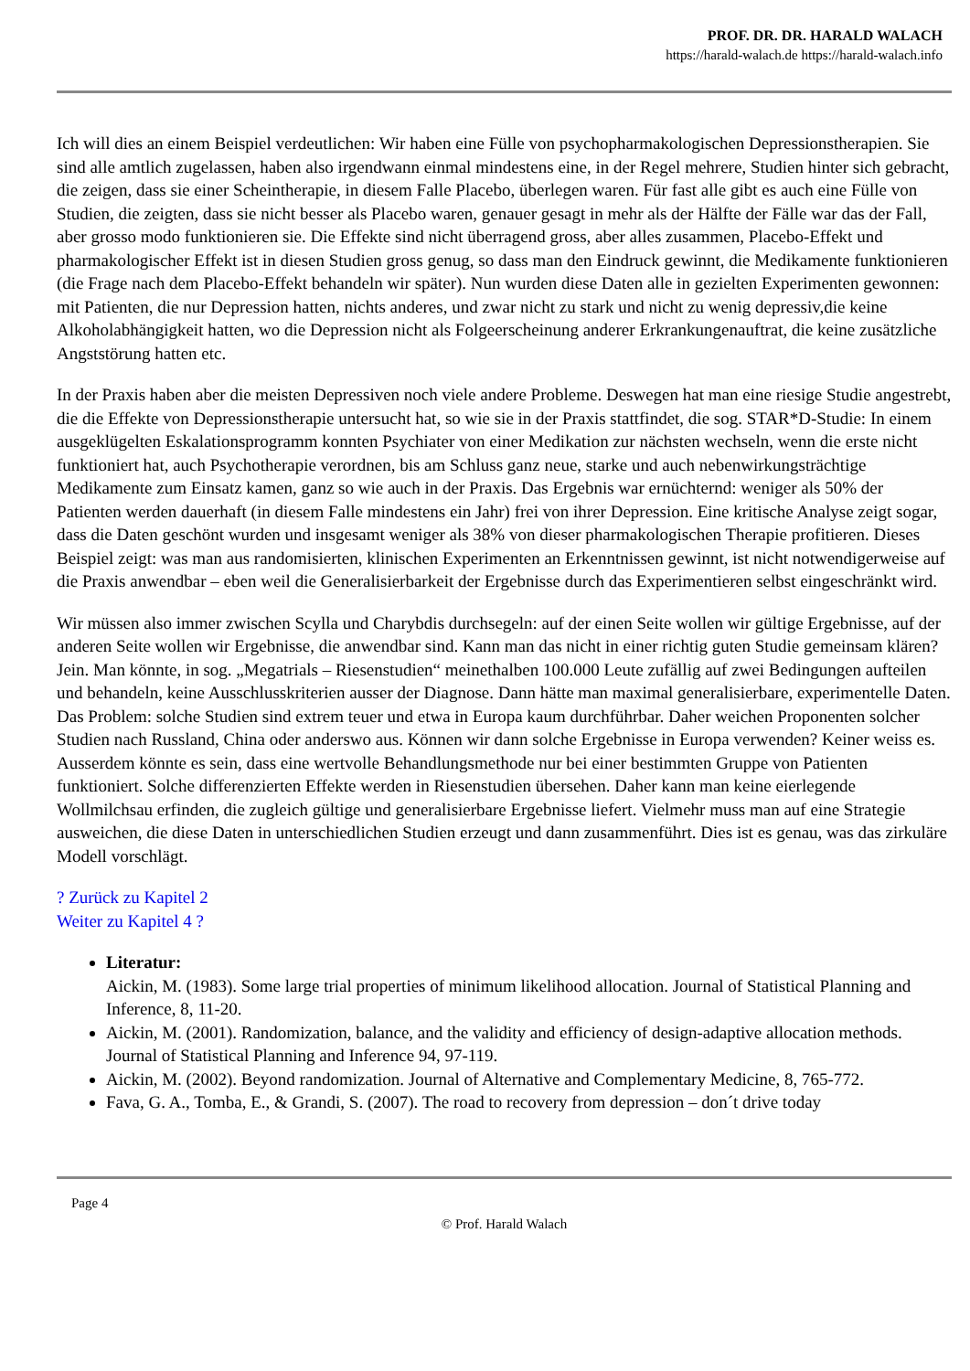PROF. DR. DR. HARALD WALACH
https://harald-walach.de https://harald-walach.info
Ich will dies an einem Beispiel verdeutlichen: Wir haben eine Fülle von psychopharmakologischen Depressionstherapien. Sie sind alle amtlich zugelassen, haben also irgendwann einmal mindestens eine, in der Regel mehrere, Studien hinter sich gebracht, die zeigen, dass sie einer Scheintherapie, in diesem Falle Placebo, überlegen waren. Für fast alle gibt es auch eine Fülle von Studien, die zeigten, dass sie nicht besser als Placebo waren, genauer gesagt in mehr als der Hälfte der Fälle war das der Fall, aber grosso modo funktionieren sie. Die Effekte sind nicht überragend gross, aber alles zusammen, Placebo-Effekt und pharmakologischer Effekt ist in diesen Studien gross genug, so dass man den Eindruck gewinnt, die Medikamente funktionieren (die Frage nach dem Placebo-Effekt behandeln wir später). Nun wurden diese Daten alle in gezielten Experimenten gewonnen: mit Patienten, die nur Depression hatten, nichts anderes, und zwar nicht zu stark und nicht zu wenig depressiv,die keine Alkoholabhängigkeit hatten, wo die Depression nicht als Folgeerscheinung anderer Erkrankungenauftrat, die keine zusätzliche Angststörung hatten etc.
In der Praxis haben aber die meisten Depressiven noch viele andere Probleme. Deswegen hat man eine riesige Studie angestrebt, die die Effekte von Depressionstherapie untersucht hat, so wie sie in der Praxis stattfindet, die sog. STAR*D-Studie: In einem ausgeklügelten Eskalationsprogramm konnten Psychiater von einer Medikation zur nächsten wechseln, wenn die erste nicht funktioniert hat, auch Psychotherapie verordnen, bis am Schluss ganz neue, starke und auch nebenwirkungsträchtige Medikamente zum Einsatz kamen, ganz so wie auch in der Praxis. Das Ergebnis war ernüchternd: weniger als 50% der Patienten werden dauerhaft (in diesem Falle mindestens ein Jahr) frei von ihrer Depression. Eine kritische Analyse zeigt sogar, dass die Daten geschönt wurden und insgesamt weniger als 38% von dieser pharmakologischen Therapie profitieren. Dieses Beispiel zeigt: was man aus randomisierten, klinischen Experimenten an Erkenntnissen gewinnt, ist nicht notwendigerweise auf die Praxis anwendbar – eben weil die Generalisierbarkeit der Ergebnisse durch das Experimentieren selbst eingeschränkt wird.
Wir müssen also immer zwischen Scylla und Charybdis durchsegeln: auf der einen Seite wollen wir gültige Ergebnisse, auf der anderen Seite wollen wir Ergebnisse, die anwendbar sind. Kann man das nicht in einer richtig guten Studie gemeinsam klären? Jein. Man könnte, in sog. „Megatrials – Riesenstudien“ meinethalben 100.000 Leute zufällig auf zwei Bedingungen aufteilen und behandeln, keine Ausschlusskriterien ausser der Diagnose. Dann hätte man maximal generalisierbare, experimentelle Daten. Das Problem: solche Studien sind extrem teuer und etwa in Europa kaum durchführbar. Daher weichen Proponenten solcher Studien nach Russland, China oder anderswo aus. Können wir dann solche Ergebnisse in Europa verwenden? Keiner weiss es. Ausserdem könnte es sein, dass eine wertvolle Behandlungsmethode nur bei einer bestimmten Gruppe von Patienten funktioniert. Solche differenzierten Effekte werden in Riesenstudien übersehen. Daher kann man keine eierlegende Wollmilchsau erfinden, die zugleich gültige und generalisierbare Ergebnisse liefert. Vielmehr muss man auf eine Strategie ausweichen, die diese Daten in unterschiedlichen Studien erzeugt und dann zusammenführt. Dies ist es genau, was das zirkuläre Modell vorschlägt.
? Zurück zu Kapitel 2
Weiter zu Kapitel 4 ?
Literatur:
Aickin, M. (1983). Some large trial properties of minimum likelihood allocation. Journal of Statistical Planning and Inference, 8, 11-20.
Aickin, M. (2001). Randomization, balance, and the validity and efficiency of design-adaptive allocation methods. Journal of Statistical Planning and Inference 94, 97-119.
Aickin, M. (2002). Beyond randomization. Journal of Alternative and Complementary Medicine, 8, 765-772.
Fava, G. A., Tomba, E., & Grandi, S. (2007). The road to recovery from depression – don´t drive today
Page 4
© Prof. Harald Walach